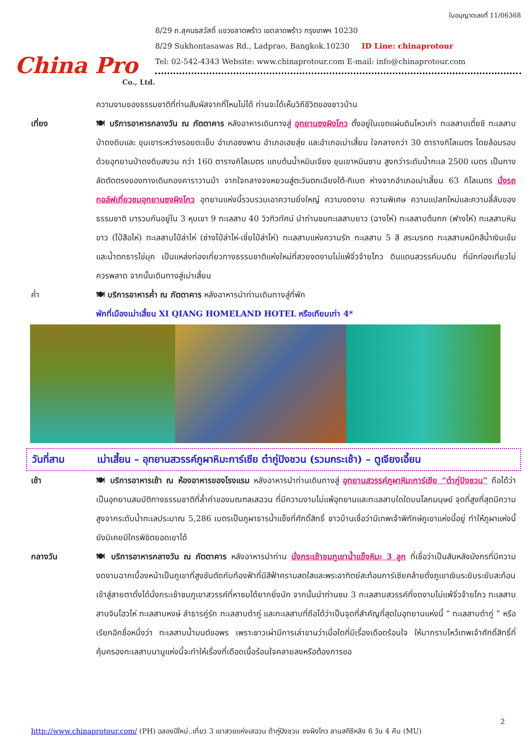China Pro
Co., Ltd.
ใบอนุญาตเลขที่ 11/06368
8/29 ถ.สุคนธสวัสดิ์ แขวงลาดพร้าว เขตลาดพร้าว กรุงเทพฯ 10230
8/29 Sukhontasawas Rd., Ladprao, Bangkok.10230 ID Line: chinaprotour
Tel: 02-542-4343 Website: www.chinaprotour.com E-mail: info@chinaprotour.com
ความงามของธรรมชาติที่ท่านสัมผัสจากที่ไหนไม่ได้ ท่านจะได้เห็นวิถีชีวิตของชาวบ้าน
เที่ยง 🍽 บริการอาหารกลางวัน ณ ภัตตาคาร หลังอาหารเดินทางสู่ อุทยานซงผิงโกว ตั้งอยู่ในเขตแผ่นดินไหวเก่า ทะเลสาบเตี๋ยซี ทะเลสาบ ป่าดงดิบและ ขุนเขาระหว่างรอยตะเข็บ อำเภอซงพาน อำเภอเฮยสุ่ย และอำเภอเม่าเสี้ยน ใจกลางกว่า 30 ตารางกิโลเมตร โดยล้อมรอบด้วยอุทยานป่าดงดิบสงวน กว่า 160 ตารางกิโลเมตร แถบต้นน้ำหมินเจียง ขุนเขาหมินซาน สูงกว่าระดับน้ำทะเล 2500 เมตร เป็นทางลัดตัดตรงของทางเดินกองคาราวานม้า จากใจกลางจงหยวนสู่ตะวันตกเฉียงใต้-ทิเบต ห่างจากอำเภอเม่าเสี้ยน 63 กิโลเมตร นั่งรถกอล์ฟเที่ยวชมอุทยานซงผิงโกว อุทยานแห่งนี้รวบรวมเอาความยิ่งใหญ่ ความงดงาม ความพิเศษ ความแปลกใหม่และความลี้ลับของธรรมชาติ มารวมกันอยู่ใน 3 หุบเขา 9 ทะเลสาบ 40 วิวทิวทัศน์ นำท่านชมทะเลสาบยาว (ฉางไห่) ทะเลสาบต้นกก (ฟางไห่) ทะเลสาบหินขาว (ไป๋สือไห่) ทะเลสาบไป๋ล่าไห่ (ซ่างไป๋ล่าไห่-เซี่ยไป๋ล่าไห่) ทะเลสาบแห่งความรัก ทะเลสาบ 5 สี สระมรกต ทะเลสาบหมึกสีน้ำเงินเข้ม และน้ำตกธารไข่มุก เป็นแหล่งท่องเที่ยวทางธรรมชาติแห่งใหม่ที่สวยงดงามไม่แพ้จิ่วจ้ายโกว ดินแดนสวรรค์บนดิน ที่นักท่องเที่ยวไม่ควรพลาด จากนั้นเดินทางสู่เม่าเสี้ยน
ค่ำ 🍽 บริการอาหารค่ำ ณ ภัตตาคาร หลังอาหารนำท่านเดินทางสู่ที่พัก
พักที่เมืองเม่าเสี้ยน XI QIANG HOMELAND HOTEL หรือเทียบเท่า 4*
วันที่สาม เม่าเสี้ยน – อุทยานสวรรค์ภูผาหิมะการ์เซีย ต๋ากู่ปิงชวน (รวมกระเช้า) – ตูเจียงเอี้ยน
เช้า 🍽 บริการอาหารเช้า ณ ห้องอาหารของโรงแรม หลังอาหารนำท่านเดินทางสู่ อุทยานสวรรค์ภูผาหิมะการ์เซีย “ต๋ากู่ปิงชวน” ถือได้ว่าเป็นอุทยานสมบัติทางธรรมชาติที่ล้ำค่าของมณฑลเสฉวน ที่มีความงามไม่แพ้อุทยานและทะเลสาบใดใดบนโลกมนุษย์ จุดที่สูงที่สุดมีความสูงจากระดับน้ำทะเลประมาณ 5,286 เมตรเป็นภูผาธารน้ำแข็งที่ศักดิ์สิทธิ์ ชาวบ้านเชื่อว่ามีเทพเจ้าพิทักษ์ภูเขาแห่งนี้อยู่ ทำให้ภูผาแห่งนี้ยังมิเคยมีใครพิชิตยอดเขาได้
กลางวัน 🍽 บริการอาหารกลางวัน ณ ภัตตาคาร หลังอาหารนำท่าน นั่งกระเช้าชมภูเขาน้ำแข็งหิมะ 3 ลูก ที่เชื่อว่าเป็นสันหลังมังกรที่มีความงดงามฉากเบื้องหน้าเป็นภูเขาที่สูงชันตัดกับท้องฟ้าที่มีสีฟ้าครามสดใสและพระอาทิตย์สะท้อนการ์เซียคล้ายดั่งภูเขาเงินระยิบระยับสะท้อนเข้าสู่สายตาดั่งได้นั่งกระเช้าชมภูเขาสวรรค์ที่หาชมได้ยากยิ่งนัก จากนั้นนำท่านชม 3 ทะเลสาบสวรรค์ที่งดงามไม่แพ้จิ่วจ้ายโกว ทะเลสาบสาบจินโฮวไห่ ทะเลสาบหงษ์ ลำธารคู่รัก ทะเลสาบต๋ากู่ และทะเลสาบที่ถือได้ว่าเป็นจุดที่สำคัญที่สุดในอุทยานแห่งนี้ “ ทะเลสาบต๋ากู่ ” หรือเรียกอีกชื่อหนึ่งว่า ทะเลสาบน้ำมนต์ขอพร เพราะชาวเผ่ามีการเล่าขานว่าเมื่อใดที่มีเรื่องเดือดร้อนใจ ให้มากราบไหว้เทพเจ้าศักดิ์สิทธิ์ที่คุ้มครองทะเลสาบนามูแห่งนี้จะทำให้เรื่องที่เดือดเนื้อร้อนใจคลายลงหรือต้องการขอ
2
http://www.chinaprotour.com/ (PH) ฉลองปีใหม่..เที่ยว 3 เขาสวยแห่งเสฉวน ต้ากู่ปิงชวน ซงผิงโกว ลานสกีซีหลิง 6 วัน 4 คืน (MU)